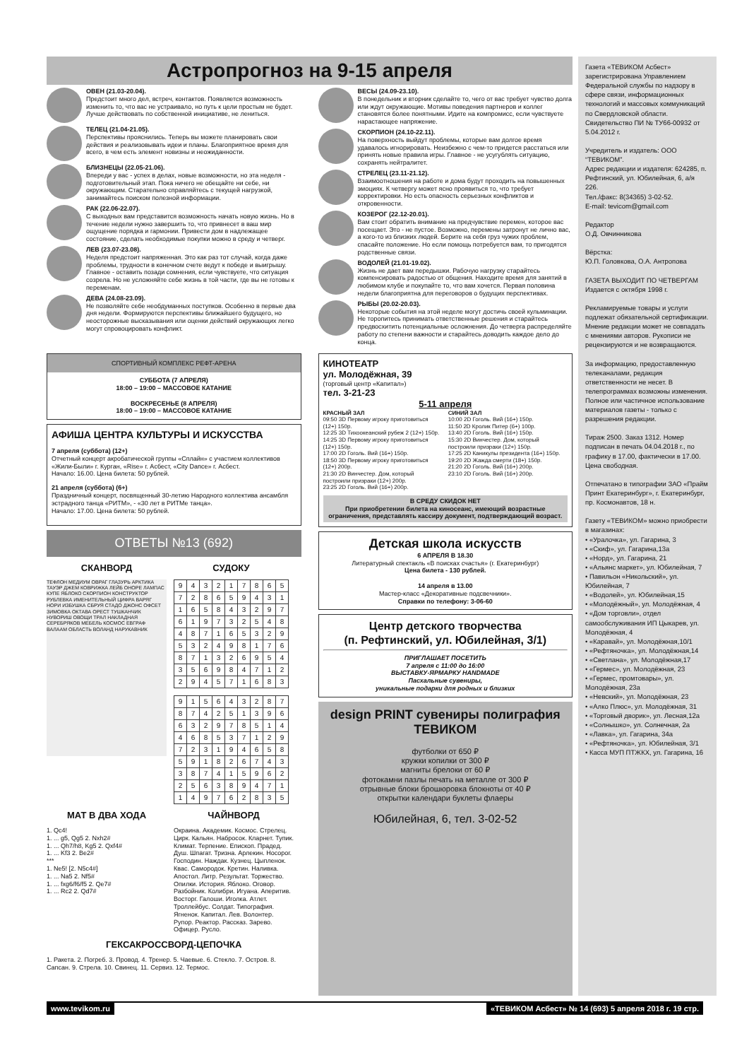Астропрогноз на 9-15 апреля
ОВЕН (21.03-20.04).
Предстоит много дел, встреч, контактов. Появляется возможность изменить то, что вас не устраивало, но путь к цели простым не будет. Лучше действовать по собственной инициативе, не лениться.
ТЕЛЕЦ (21.04-21.05).
Перспективы прояснились. Теперь вы можете планировать свои действия и реализовывать идеи и планы. Благоприятное время для всего, в чем есть элемент новизны и неожиданности.
БЛИЗНЕЦЫ (22.05-21.06).
Впереди у вас - успех в делах, новые возможности, но эта неделя - подготовительный этап. Пока ничего не обещайте ни себе, ни окружающим. Старательно справляйтесь с текущей нагрузкой, занимайтесь поиском полезной информации.
РАК (22.06-22.07).
С выходных вам представится возможность начать новую жизнь. Но в течение недели нужно завершить то, что привнесет в ваш мир ощущение порядка и гармонии. Привести дом в надлежащее состояние, сделать необходимые покупки можно в среду и четверг.
ЛЕВ (23.07-23.08).
Неделя предстоит напряженная. Это как раз тот случай, когда даже проблемы, трудности в конечном счете ведут к победе и выигрышу. Главное - оставить позади сомнения, если чувствуете, что ситуация созрела. Но не усложняйте себе жизнь в той части, где вы не готовы к переменам.
ДЕВА (24.08-23.09).
Не позволяйте себе необдуманных поступков. Особенно в первые два дня недели. Формируются перспективы ближайшего будущего, но неосторожные высказывания или оценки действий окружающих легко могут спровоцировать конфликт.
ВЕСЫ (24.09-23.10).
В понедельник и вторник сделайте то, чего от вас требует чувство долга или ждут окружающие. Мотивы поведения партнеров и коллег становятся более понятными. Идите на компромисс, если чувствуете нарастающее напряжение.
СКОРПИОН (24.10-22.11).
На поверхность выйдут проблемы, которые вам долгое время удавалось игнорировать. Неизбежно с чем-то придется расстаться или принять новые правила игры. Главное - не усугублять ситуацию, сохранять нейтралитет.
СТРЕЛЕЦ (23.11-21.12).
Взаимоотношения на работе и дома будут проходить на повышенных эмоциях. К четвергу может ясно проявиться то, что требует корректировки. Но есть опасность серьезных конфликтов и откровенности.
КОЗЕРОГ (22.12-20.01).
Вам стоит обратить внимание на предчувствие перемен, которое вас посещает. Это - не пустое. Возможно, перемены затронут не лично вас, а кого-то из близких людей. Берите на себя груз чужих проблем, спасайте положение. Но если помощь потребуется вам, то пригодятся родственные связи.
ВОДОЛЕЙ (21.01-19.02).
Жизнь не дает вам передышки. Рабочую нагрузку старайтесь компенсировать радостью от общения. Находите время для занятий в любимом клубе и покупайте то, что вам хочется. Первая половина недели благоприятна для переговоров о будущих перспективах.
РЫБЫ (20.02-20.03).
Некоторые события на этой неделе могут достичь своей кульминации. Не торопитесь принимать ответственные решения и старайтесь предвосхитить потенциальные осложнения. До четверга распределяйте работу по степени важности и старайтесь доводить каждое дело до конца.
СПОРТИВНЫЙ КОМПЛЕКС РЕФТ-АРЕНА
СУББОТА (7 АПРЕЛЯ)
18:00 – 19:00 – МАССОВОЕ КАТАНИЕ
ВОСКРЕСЕНЬЕ (8 АПРЕЛЯ)
18:00 – 19:00 – МАССОВОЕ КАТАНИЕ
АФИША ЦЕНТРА КУЛЬТУРЫ И ИСКУССТВА
7 апреля (суббота) (12+)
Отчетный концерт акробатической группы «Сплайн» с участием коллективов «Жили-Были» г. Курган, «Rise» г. Асбест, «City Dance» г. Асбест.
Начало: 16.00. Цена билета: 50 рублей.
21 апреля (суббота) (6+)
Праздничный концерт, посвященный 30-летию Народного коллектива ансамбля эстрадного танца «РИТМ», - «30 лет в РИТМе танца».
Начало: 17.00. Цена билета: 50 рублей.
ОТВЕТЫ №13 (692)
СКАНВОРД
ТЕФЛОН МЕДИУМ ОВРАГ ГЛАЗУРЬ АРКТИКА ТАУЭР ДЖЕМ КОВРИЖКА ЛЕЙБ ОНОРЕ ЛАМПАС КУПЕ ЯБЛОКО СКОРПИОН КОНСТРУКТОР РУБЛЕВКА ИМЕНИТЕЛЬНЫЙ ЦИФРА ВАРЯГ НОРИ ИЗБУШКА СБРУЯ СТАДО ДЖОНС ОФСЕТ ЗИМОВКА ОКТАВА ОРЕСТ ТУШКАНЧИК НУВОРИШ ОВОЩИ ТРАЛ НАКЛАДНАЯ СЕРЕБРЯКОВ МЕБЕЛЬ КОСМОС ЕВГРАФ ВАЛААМ ОБЛАСТЬ ВОЛАНД НАРУКАВНИК
СУДОКУ
| 9 | 4 | 3 | 2 | 1 | 7 | 8 | 6 | 5 |
| 7 | 2 | 8 | 6 | 5 | 9 | 4 | 3 | 1 |
| 1 | 6 | 5 | 8 | 4 | 3 | 2 | 9 | 7 |
| 6 | 1 | 9 | 7 | 3 | 2 | 5 | 4 | 8 |
| 4 | 8 | 7 | 1 | 6 | 5 | 3 | 2 | 9 |
| 5 | 3 | 2 | 4 | 9 | 8 | 1 | 7 | 6 |
| 8 | 7 | 1 | 3 | 2 | 6 | 9 | 5 | 4 |
| 3 | 5 | 6 | 9 | 8 | 4 | 7 | 1 | 2 |
| 2 | 9 | 4 | 5 | 7 | 1 | 6 | 8 | 3 |
| 9 | 1 | 5 | 6 | 4 | 3 | 2 | 8 | 7 |
| 8 | 7 | 4 | 2 | 5 | 1 | 3 | 9 | 6 |
| 6 | 3 | 2 | 9 | 7 | 8 | 5 | 1 | 4 |
| 4 | 6 | 8 | 5 | 3 | 7 | 1 | 2 | 9 |
| 7 | 2 | 3 | 1 | 9 | 4 | 6 | 5 | 8 |
| 5 | 9 | 1 | 8 | 2 | 6 | 7 | 4 | 3 |
| 3 | 8 | 7 | 4 | 1 | 5 | 9 | 6 | 2 |
| 2 | 5 | 6 | 3 | 8 | 9 | 4 | 7 | 1 |
| 1 | 4 | 9 | 7 | 6 | 2 | 8 | 3 | 5 |
МАТ В ДВА ХОДА
1. Qc4!
1. ... g5, Qg5 2. Nxh2#
1. ... Qh7/h8, Kg5 2. Qxf4#
1. ... Kf3 2. Be2#
***
1. Ne5! [2. N5c4#]
1. ... Na5 2. Nf5#
1. ... fxg6/f6/f5 2. Qe7#
1. ... Rc2 2. Qd7#
ЧАЙНВОРД
Окраина. Академик. Космос. Стрелец. Цирк. Кальян. Набросок. Кларнет. Тупик. Климат. Терпение. Епископ. Прадед. Душ. Шпагат. Тризна. Арлекин. Носорог. Господин. Наждак. Кузнец. Цыпленок. Квас. Самородок. Кретин. Наливка. Апостол. Литр. Результат. Торжество. Опилки. История. Яблоко. Оговор. Разбойник. Колибри. Игуана. Аперитив. Восторг. Галоши. Иголка. Атлет. Троллейбус. Солдат. Типография. Ягненок. Капитал. Лев. Волонтер. Рупор. Реактор. Рассказ. Зарево. Офицер. Русло.
ГЕКСАКРОССВОРД-ЦЕПОЧКА
1. Ракета. 2. Погреб. 3. Провод. 4. Тренер. 5. Чаевые. 6. Стекло. 7. Остров. 8. Сапсан. 9. Стрела. 10. Свинец. 11. Сервиз. 12. Термос.
КИНОТЕАТР
ул. Молодёжная, 39
(торговый центр «Капитал»)
тел. 3-21-23
5-11 апреля
КРАСНЫЙ ЗАЛ
09:50 3D Первому игроку приготовиться (12+) 150р.
12:25 3D Тихоокеанский рубеж 2 (12+) 150р.
14:25 3D Первому игроку приготовиться (12+) 150р.
17:00 2D Гоголь. Вий (16+) 150р.
18:50 3D Первому игроку приготовиться (12+) 200р.
21:30 2D Винчестер. Дом, который построили призраки (12+) 200р.
23:25 2D Гоголь. Вий (16+) 200р.
СИНИЙ ЗАЛ
10:00 2D Гоголь. Вий (16+) 150р.
11:50 2D Кролик Питер (6+) 100р.
13:40 2D Гоголь. Вий (16+) 150р.
15:30 2D Винчестер. Дом, который построили призраки (12+) 150р.
17:25 2D Каникулы президента (16+) 150р.
19:20 2D Жажда смерти (18+) 150р.
21:20 2D Гоголь. Вий (16+) 200р.
23:10 2D Гоголь. Вий (16+) 200р.
В СРЕДУ СКИДОК НЕТ
При приобретении билета на киносеанс, имеющий возрастные ограничения, представлять кассиру документ, подтверждающий возраст.
Детская школа искусств
6 АПРЕЛЯ В 18.30
Литературный спектакль «В поисках счастья» (г. Екатеринбург)
Цена билета - 130 рублей.
14 апреля в 13.00
Мастер-класс «Декоративные подсвечники».
Справки по телефону: 3-06-60
Центр детского творчества
(п. Рефтинский, ул. Юбилейная, 3/1)
ПРИГЛАШАЕТ ПОСЕТИТЬ
7 апреля с 11:00 до 16:00
ВЫСТАВКУ-ЯРМАРКУ HANDMADE
Пасхальные сувениры,
уникальные подарки для родных и близких
design PRINT сувениры полиграфия ТЕВИКОМ
футболки от 650 ₽
кружки копилки от 300 ₽
магниты брелоки от 60 ₽
фотокамни пазлы печать на металле от 300 ₽
отрывные блоки брошюровка блокноты от 40 ₽
открытки календари буклеты флаеры
Юбилейная, 6, тел. 3-02-52
Газета «ТЕВИКОМ Асбест» зарегистрирована Управлением Федеральной службы по надзору в сфере связи, информационных технологий и массовых коммуникаций по Свердловской области. Свидетельство ПИ № ТУ66-00932 от 5.04.2012 г.
Учредитель и издатель: ООО “ТЕВИКОМ”.
Адрес редакции и издателя: 624285, п. Рефтинский, ул. Юбилейная, 6, а/я 226.
Тел./факс: 8(34365) 3-02-52.
E-mail: tevicom@gmail.com
Редактор
О.Д. Овчинникова
Вёрстка:
Ю.П. Головкова, О.А. Антропова
ГАЗЕТА ВЫХОДИТ ПО ЧЕТВЕРГАМ
Издается с октября 1998 г.
Рекламируемые товары и услуги подлежат обязательной сертификации. Мнение редакции может не совпадать с мнениями авторов. Рукописи не рецензируются и не возвращаются.
За информацию, предоставленную телеканалами, редакция ответственности не несет. В телепрограммах возможны изменения. Полное или частичное использование материалов газеты - только с разрешения редакции.
Тираж 2500. Заказ 1312. Номер подписан в печать 04.04.2018 г., по графику в 17.00, фактически в 17.00. Цена свободная.
Отпечатано в типографии ЗАО «Прайм Принт Екатеринбург», г. Екатеринбург, пр. Космонавтов, 18 н.
Газету «ТЕВИКОМ» можно приобрести в магазинах:
• «Уралочка», ул. Гагарина, 3
• «Скиф», ул. Гагарина,13а
• «Норд», ул. Гагарина, 21
• «Альянс маркет», ул. Юбилейная, 7
• Павильон «Никольский», ул. Юбилейная, 7
• «Водолей», ул. Юбилейная,15
• «Молодёжный», ул. Молодёжная, 4
• «Дом торговли», отдел самообслуживания ИП Цыкарев, ул. Молодёжная, 4
• «Каравай», ул. Молодёжная,10/1
• «Рефтяночка», ул. Молодёжная,14
• «Светлана», ул. Молодёжная,17
• «Гермес», ул. Молодёжная, 23
• «Гермес, промтовары», ул. Молодёжная, 23а
• «Невский», ул. Молодёжная, 23
• «Алко Плюс», ул. Молодёжная, 31
• «Торговый дворик», ул. Лесная,12а
• «Солнышко», ул. Солнечная, 2а
• «Лавка», ул. Гагарина, 34а
• «Рефтяночка», ул. Юбилейная, 3/1
• Касса МУП ПТЖКХ, ул. Гагарина, 16
www.tevikom.ru «ТЕВИКОМ Асбест» № 14 (693) 5 апреля 2018 г. 19 стр.